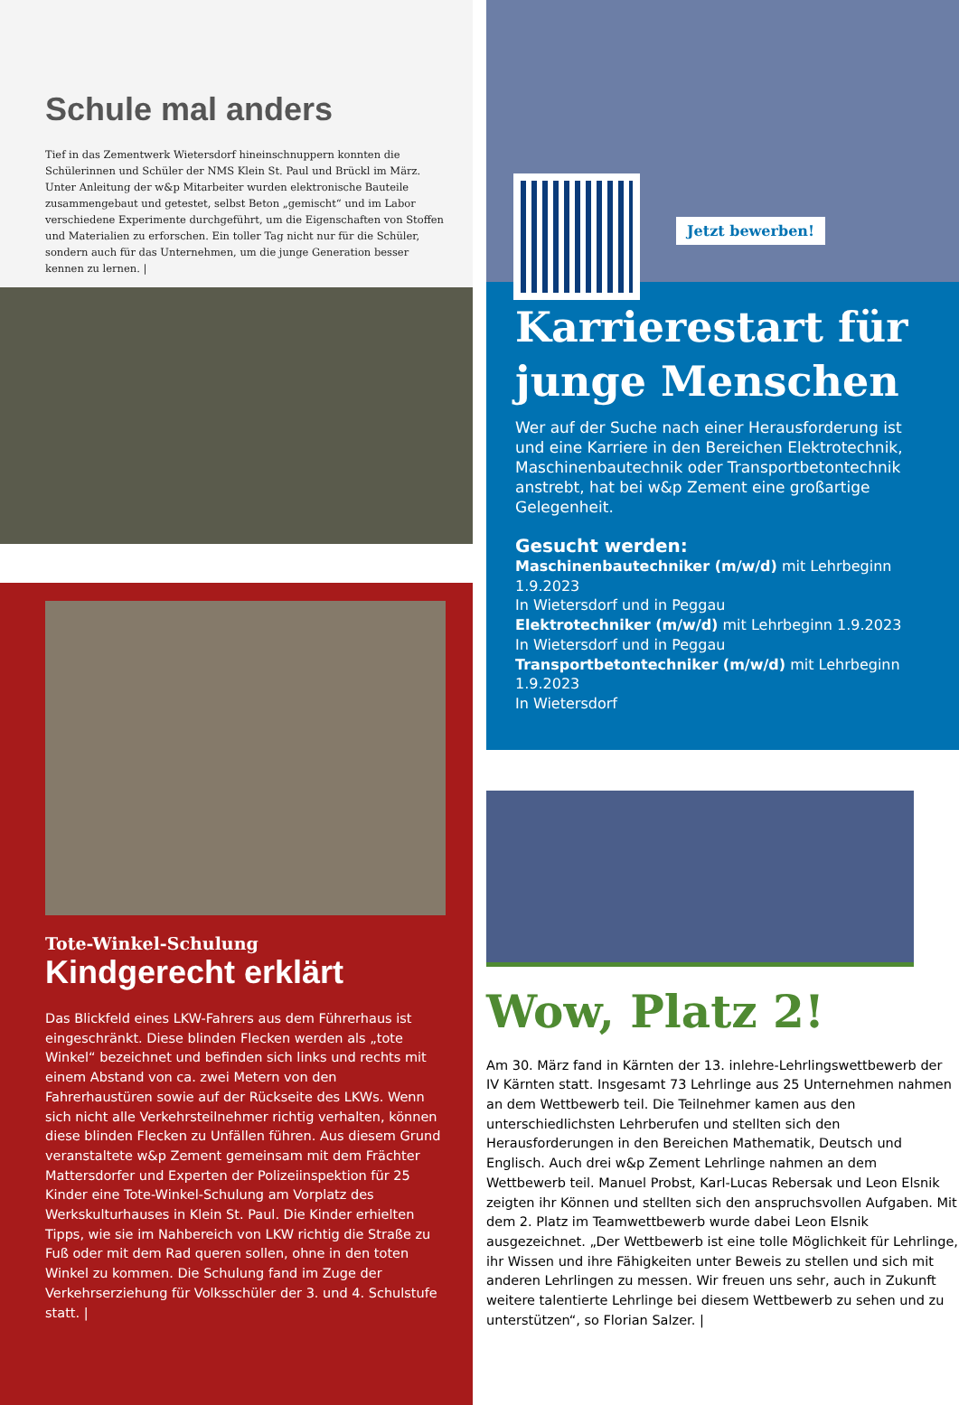Schule mal anders
Tief in das Zementwerk Wietersdorf hineinschnuppern konnten die Schülerinnen und Schüler der NMS Klein St. Paul und Brückl im März. Unter Anleitung der w&p Mitarbeiter wurden elektronische Bauteile zusammengebaut und getestet, selbst Beton „gemischt“ und im Labor verschiedene Experimente durchgeführt, um die Eigenschaften von Stoffen und Materialien zu erforschen. Ein toller Tag nicht nur für die Schüler, sondern auch für das Unternehmen, um die junge Generation besser kennen zu lernen. |
Tote-Winkel-Schulung
Kindgerecht erklärt
Das Blickfeld eines LKW-Fahrers aus dem Führerhaus ist eingeschränkt. Diese blinden Flecken werden als „tote Winkel“ bezeichnet und befinden sich links und rechts mit einem Abstand von ca. zwei Metern von den Fahrerhaustüren sowie auf der Rückseite des LKWs. Wenn sich nicht alle Verkehrsteilnehmer richtig verhalten, können diese blinden Flecken zu Unfällen führen. Aus diesem Grund veranstaltete w&p Zement gemeinsam mit dem Frächter Mattersdorfer und Experten der Polizeiinspektion für 25 Kinder eine Tote-Winkel-Schulung am Vorplatz des Werkskulturhauses in Klein St. Paul. Die Kinder erhielten Tipps, wie sie im Nahbereich von LKW richtig die Straße zu Fuß oder mit dem Rad queren sollen, ohne in den toten Winkel zu kommen. Die Schulung fand im Zuge der Verkehrserziehung für Volksschüler der 3. und 4. Schulstufe statt. |
Jetzt bewerben!
Karrierestart für junge Menschen
Wer auf der Suche nach einer Herausforderung ist und eine Karriere in den Bereichen Elektrotechnik, Maschinenbautechnik oder Transportbetontechnik anstrebt, hat bei w&p Zement eine großartige Gelegenheit.
Gesucht werden:
Maschinenbautechniker (m/w/d) mit Lehrbeginn 1.9.2023
In Wietersdorf und in Peggau
Elektrotechniker (m/w/d) mit Lehrbeginn 1.9.2023
In Wietersdorf und in Peggau
Transportbetontechniker (m/w/d) mit Lehrbeginn 1.9.2023
In Wietersdorf
Wow, Platz 2!
Am 30. März fand in Kärnten der 13. inlehre-Lehrlingswettbewerb der IV Kärnten statt. Insgesamt 73 Lehrlinge aus 25 Unternehmen nahmen an dem Wettbewerb teil. Die Teilnehmer kamen aus den unterschiedlichsten Lehrberufen und stellten sich den Herausforderungen in den Bereichen Mathematik, Deutsch und Englisch. Auch drei w&p Zement Lehrlinge nahmen an dem Wettbewerb teil. Manuel Probst, Karl-Lucas Rebersak und Leon Elsnik zeigten ihr Können und stellten sich den anspruchsvollen Aufgaben. Mit dem 2. Platz im Teamwettbewerb wurde dabei Leon Elsnik ausgezeichnet. „Der Wettbewerb ist eine tolle Möglichkeit für Lehrlinge, ihr Wissen und ihre Fähigkeiten unter Beweis zu stellen und sich mit anderen Lehrlingen zu messen. Wir freuen uns sehr, auch in Zukunft weitere talentierte Lehrlinge bei diesem Wettbewerb zu sehen und zu unterstützen“, so Florian Salzer. |